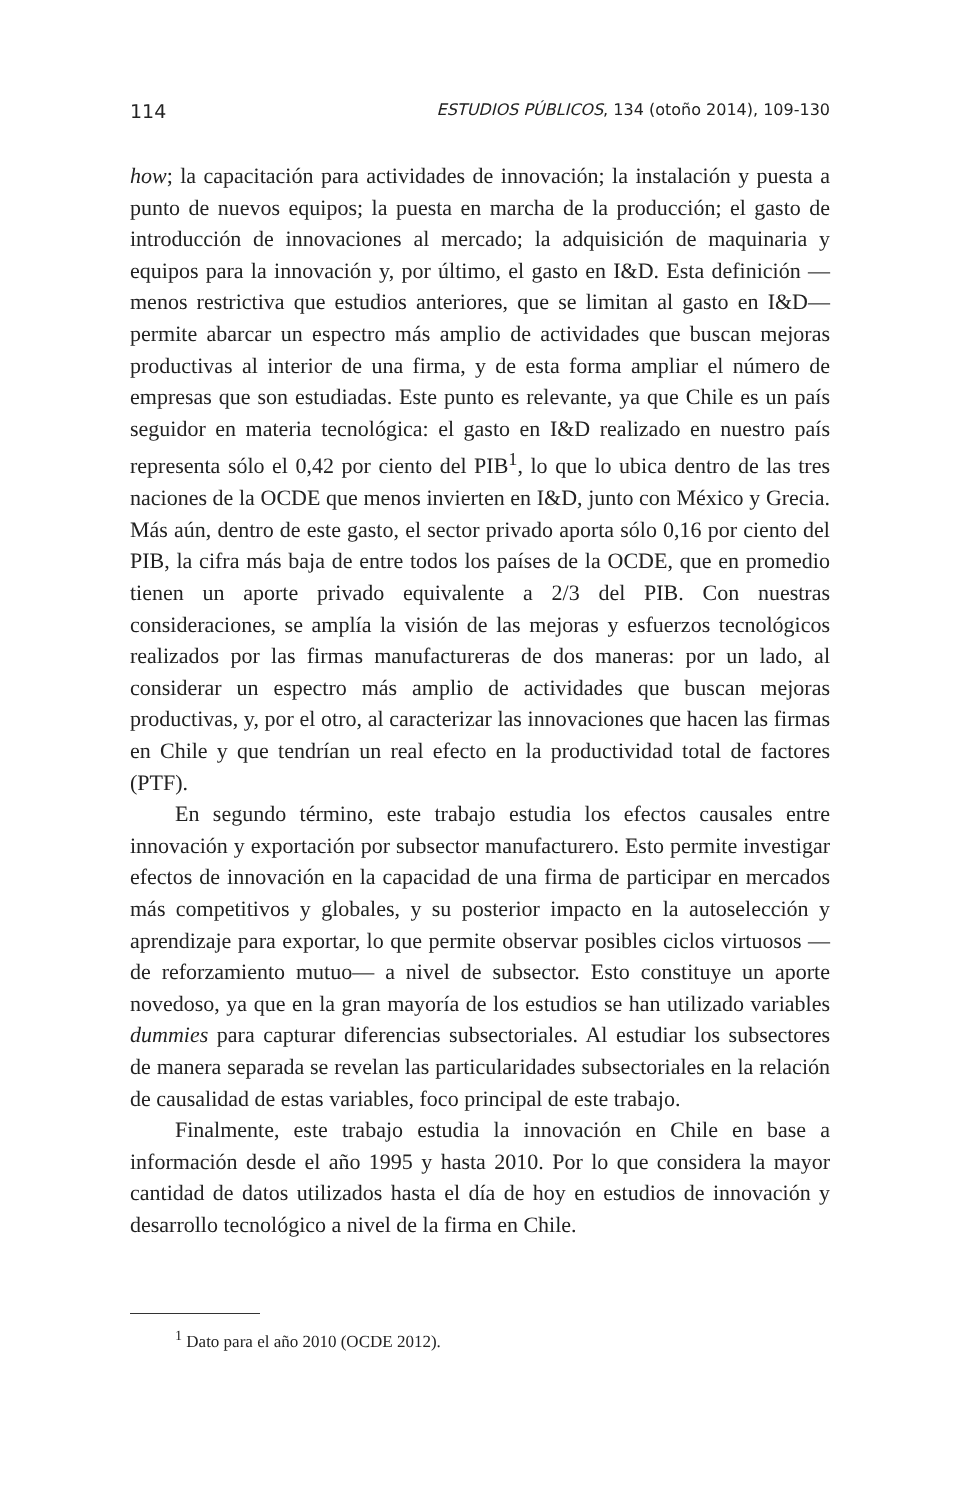114 ESTUDIOS PÚBLICOS, 134 (otoño 2014), 109-130
how; la capacitación para actividades de innovación; la instalación y puesta a punto de nuevos equipos; la puesta en marcha de la producción; el gasto de introducción de innovaciones al mercado; la adquisición de maquinaria y equipos para la innovación y, por último, el gasto en I&D. Esta definición —menos restrictiva que estudios anteriores, que se limitan al gasto en I&D— permite abarcar un espectro más amplio de actividades que buscan mejoras productivas al interior de una firma, y de esta forma ampliar el número de empresas que son estudiadas. Este punto es relevante, ya que Chile es un país seguidor en materia tecnológica: el gasto en I&D realizado en nuestro país representa sólo el 0,42 por ciento del PIB<sup>1</sup>, lo que lo ubica dentro de las tres naciones de la OCDE que menos invierten en I&D, junto con México y Grecia. Más aún, dentro de este gasto, el sector privado aporta sólo 0,16 por ciento del PIB, la cifra más baja de entre todos los países de la OCDE, que en promedio tienen un aporte privado equivalente a 2/3 del PIB. Con nuestras consideraciones, se amplía la visión de las mejoras y esfuerzos tecnológicos realizados por las firmas manufactureras de dos maneras: por un lado, al considerar un espectro más amplio de actividades que buscan mejoras productivas, y, por el otro, al caracterizar las innovaciones que hacen las firmas en Chile y que tendrían un real efecto en la productividad total de factores (PTF).
En segundo término, este trabajo estudia los efectos causales entre innovación y exportación por subsector manufacturero. Esto permite investigar efectos de innovación en la capacidad de una firma de participar en mercados más competitivos y globales, y su posterior impacto en la autoselección y aprendizaje para exportar, lo que permite observar posibles ciclos virtuosos —de reforzamiento mutuo— a nivel de subsector. Esto constituye un aporte novedoso, ya que en la gran mayoría de los estudios se han utilizado variables dummies para capturar diferencias subsectoriales. Al estudiar los subsectores de manera separada se revelan las particularidades subsectoriales en la relación de causalidad de estas variables, foco principal de este trabajo.
Finalmente, este trabajo estudia la innovación en Chile en base a información desde el año 1995 y hasta 2010. Por lo que considera la mayor cantidad de datos utilizados hasta el día de hoy en estudios de innovación y desarrollo tecnológico a nivel de la firma en Chile.
<sup>1</sup> Dato para el año 2010 (OCDE 2012).